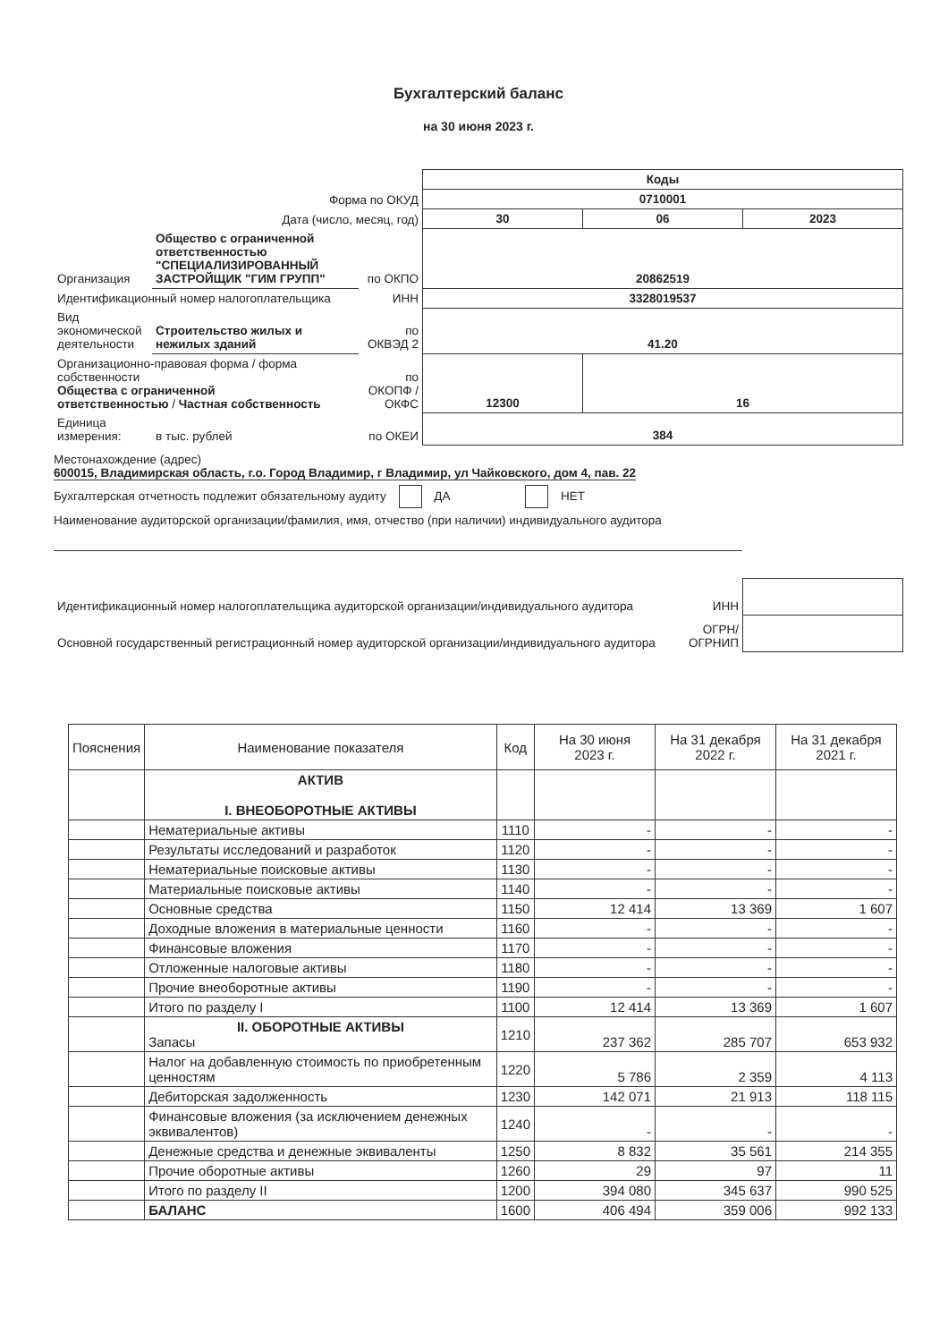Бухгалтерский баланс
на 30 июня 2023 г.
| | | | Коды | | |
| Форма по ОКУД | | | 0710001 | | |
| Дата (число, месяц, год) | | | 30 | 06 | 2023 |
| Организация | Общество с ограниченной ответственностью "СПЕЦИАЛИЗИРОВАННЫЙ ЗАСТРОЙЩИК "ГИМ ГРУПП" | по ОКПО | 20862519 | | |
| Идентификационный номер налогоплательщика | | ИНН | 3328019537 | | |
| Вид экономической деятельности | Строительство жилых и нежилых зданий | по ОКВЭД 2 | 41.20 | | |
| Организационно-правовая форма / форма собственности Общества с ограниченной ответственностью / Частная собственность | | по ОКОПФ / ОКФС | 12300 | 16 | |
| Единица измерения: | в тыс. рублей | по ОКЕИ | 384 | | |
Местонахождение (адрес)
600015, Владимирская область, г.о. Город Владимир, г Владимир, ул Чайковского, дом 4, пав. 22
Бухгалтерская отчетность подлежит обязательному аудиту ДА НЕТ
Наименование аудиторской организации/фамилия, имя, отчество (при наличии) индивидуального аудитора
| Идентификационный номер налогоплательщика аудиторской организации/индивидуального аудитора | ИНН | |
| Основной государственный регистрационный номер аудиторской организации/индивидуального аудитора | ОГРН/ ОГРНИП | |
| Пояснения | Наименование показателя | Код | На 30 июня 2023 г. | На 31 декабря 2022 г. | На 31 декабря 2021 г. |
| --- | --- | --- | --- | --- | --- |
| | АКТИВ I. ВНЕОБОРОТНЫЕ АКТИВЫ | | | | |
| | Нематериальные активы | 1110 | - | - | - |
| | Результаты исследований и разработок | 1120 | - | - | - |
| | Нематериальные поисковые активы | 1130 | - | - | - |
| | Материальные поисковые активы | 1140 | - | - | - |
| | Основные средства | 1150 | 12 414 | 13 369 | 1 607 |
| | Доходные вложения в материальные ценности | 1160 | - | - | - |
| | Финансовые вложения | 1170 | - | - | - |
| | Отложенные налоговые активы | 1180 | - | - | - |
| | Прочие внеоборотные активы | 1190 | - | - | - |
| | Итого по разделу I | 1100 | 12 414 | 13 369 | 1 607 |
| | II. ОБОРОТНЫЕ АКТИВЫ Запасы | 1210 | 237 362 | 285 707 | 653 932 |
| | Налог на добавленную стоимость по приобретенным ценностям | 1220 | 5 786 | 2 359 | 4 113 |
| | Дебиторская задолженность | 1230 | 142 071 | 21 913 | 118 115 |
| | Финансовые вложения (за исключением денежных эквивалентов) | 1240 | - | - | - |
| | Денежные средства и денежные эквиваленты | 1250 | 8 832 | 35 561 | 214 355 |
| | Прочие оборотные активы | 1260 | 29 | 97 | 11 |
| | Итого по разделу II | 1200 | 394 080 | 345 637 | 990 525 |
| | БАЛАНС | 1600 | 406 494 | 359 006 | 992 133 |